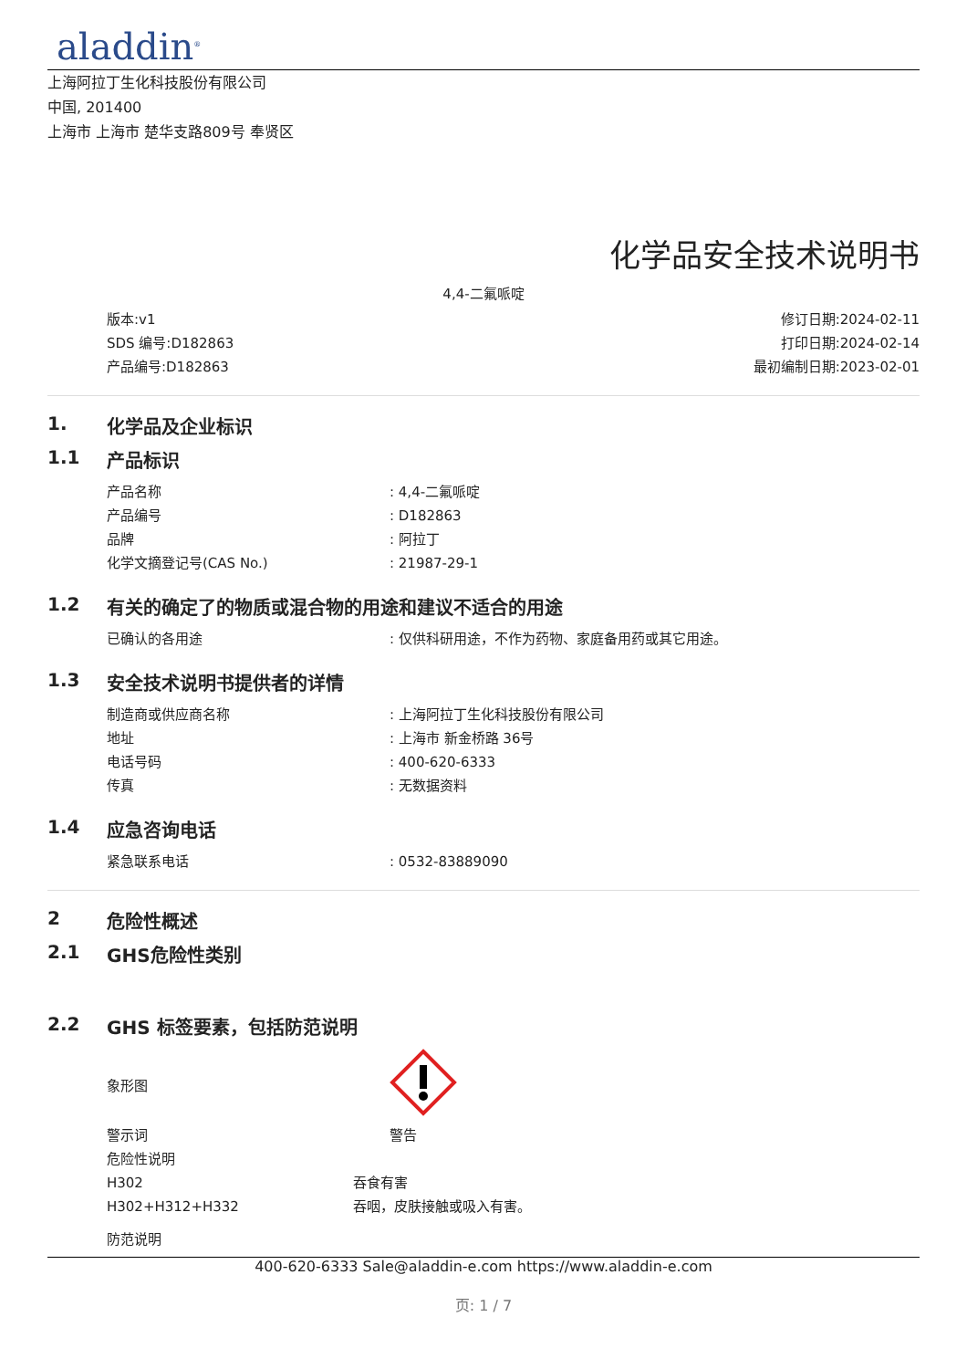aladdin<sup>®</sup>
上海阿拉丁生化科技股份有限公司
中国, 201400
上海市 上海市 楚华支路809号 奉贤区
化学品安全技术说明书
4,4-二氟哌啶
版本:v1
SDS 编号:D182863
产品编号:D182863
修订日期:2024-02-11
打印日期:2024-02-14
最初编制日期:2023-02-01
1. 化学品及企业标识
1.1 产品标识
产品名称 : 4,4-二氟哌啶
产品编号 : D182863
品牌 : 阿拉丁
化学文摘登记号(CAS No.) : 21987-29-1
1.2 有关的确定了的物质或混合物的用途和建议不适合的用途
已确认的各用途 : 仅供科研用途，不作为药物、家庭备用药或其它用途。
1.3 安全技术说明书提供者的详情
制造商或供应商名称 : 上海阿拉丁生化科技股份有限公司
地址 : 上海市 新金桥路 36号
电话号码 : 400-620-6333
传真 : 无数据资料
1.4 应急咨询电话
紧急联系电话 : 0532-83889090
2 危险性概述
2.1 GHS危险性类别
2.2 GHS 标签要素，包括防范说明
象形图
警示词 警告
危险性说明
H302 吞食有害
H302+H312+H332 吞咽，皮肤接触或吸入有害。
防范说明
400-620-6333 Sale@aladdin-e.com https://www.aladdin-e.com
页: 1 / 7